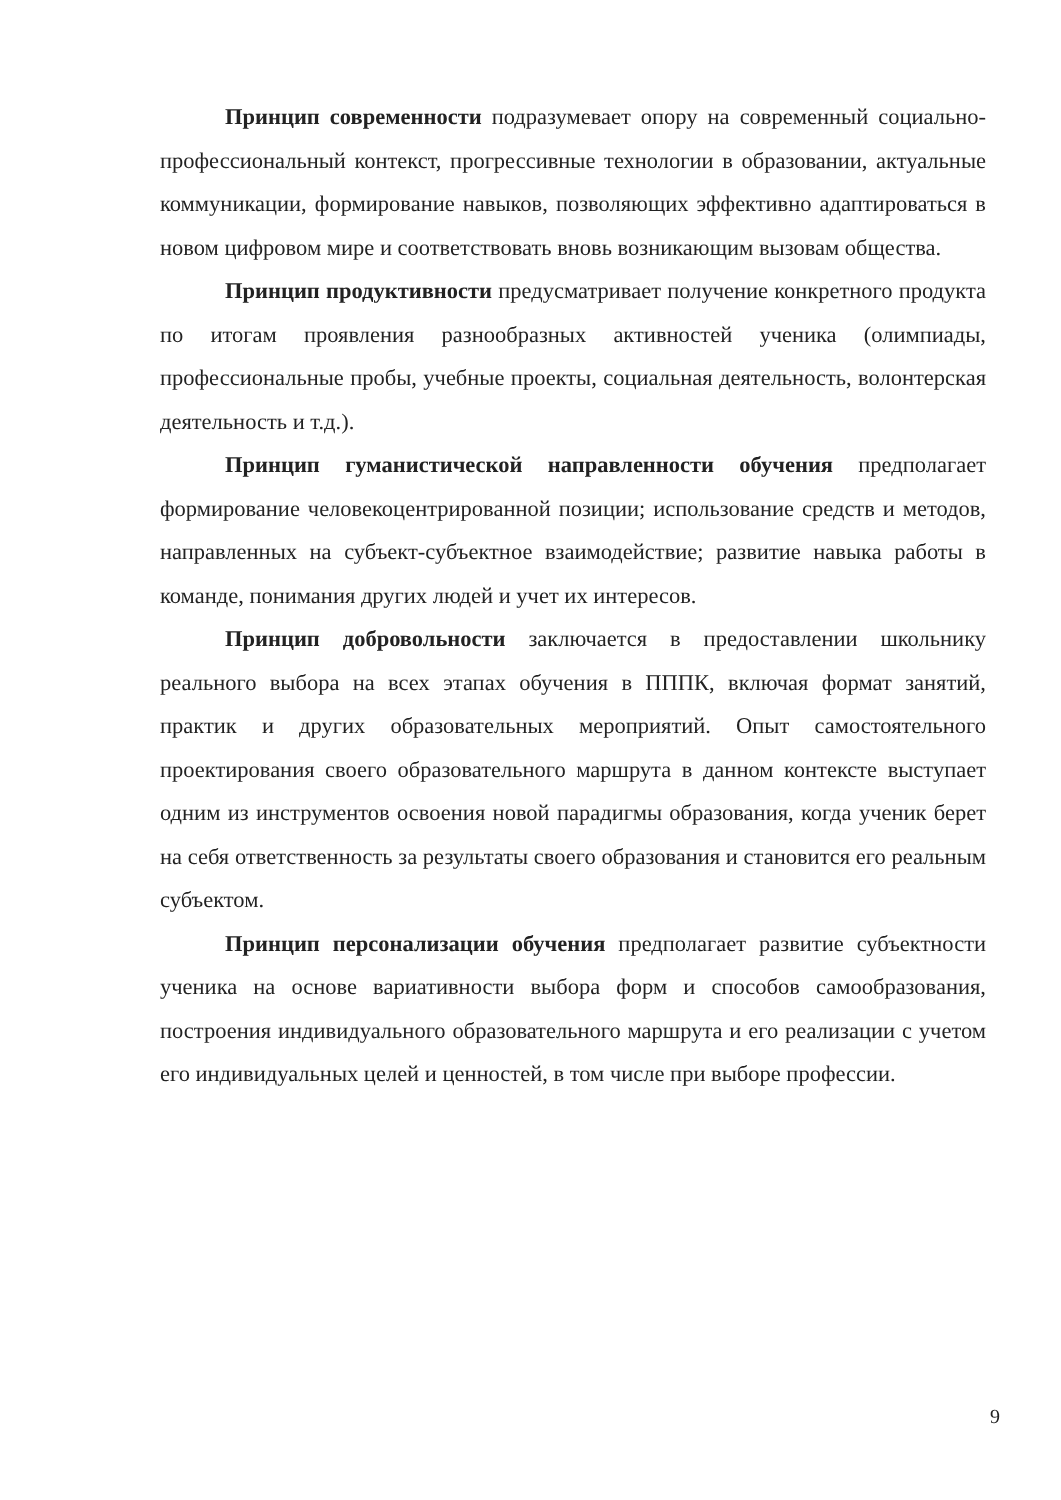Принцип современности подразумевает опору на современный социально-профессиональный контекст, прогрессивные технологии в образовании, актуальные коммуникации, формирование навыков, позволяющих эффективно адаптироваться в новом цифровом мире и соответствовать вновь возникающим вызовам общества.
Принцип продуктивности предусматривает получение конкретного продукта по итогам проявления разнообразных активностей ученика (олимпиады, профессиональные пробы, учебные проекты, социальная деятельность, волонтерская деятельность и т.д.).
Принцип гуманистической направленности обучения предполагает формирование человекоцентрированной позиции; использование средств и методов, направленных на субъект-субъектное взаимодействие; развитие навыка работы в команде, понимания других людей и учет их интересов.
Принцип добровольности заключается в предоставлении школьнику реального выбора на всех этапах обучения в ПППК, включая формат занятий, практик и других образовательных мероприятий. Опыт самостоятельного проектирования своего образовательного маршрута в данном контексте выступает одним из инструментов освоения новой парадигмы образования, когда ученик берет на себя ответственность за результаты своего образования и становится его реальным субъектом.
Принцип персонализации обучения предполагает развитие субъектности ученика на основе вариативности выбора форм и способов самообразования, построения индивидуального образовательного маршрута и его реализации с учетом его индивидуальных целей и ценностей, в том числе при выборе профессии.
9